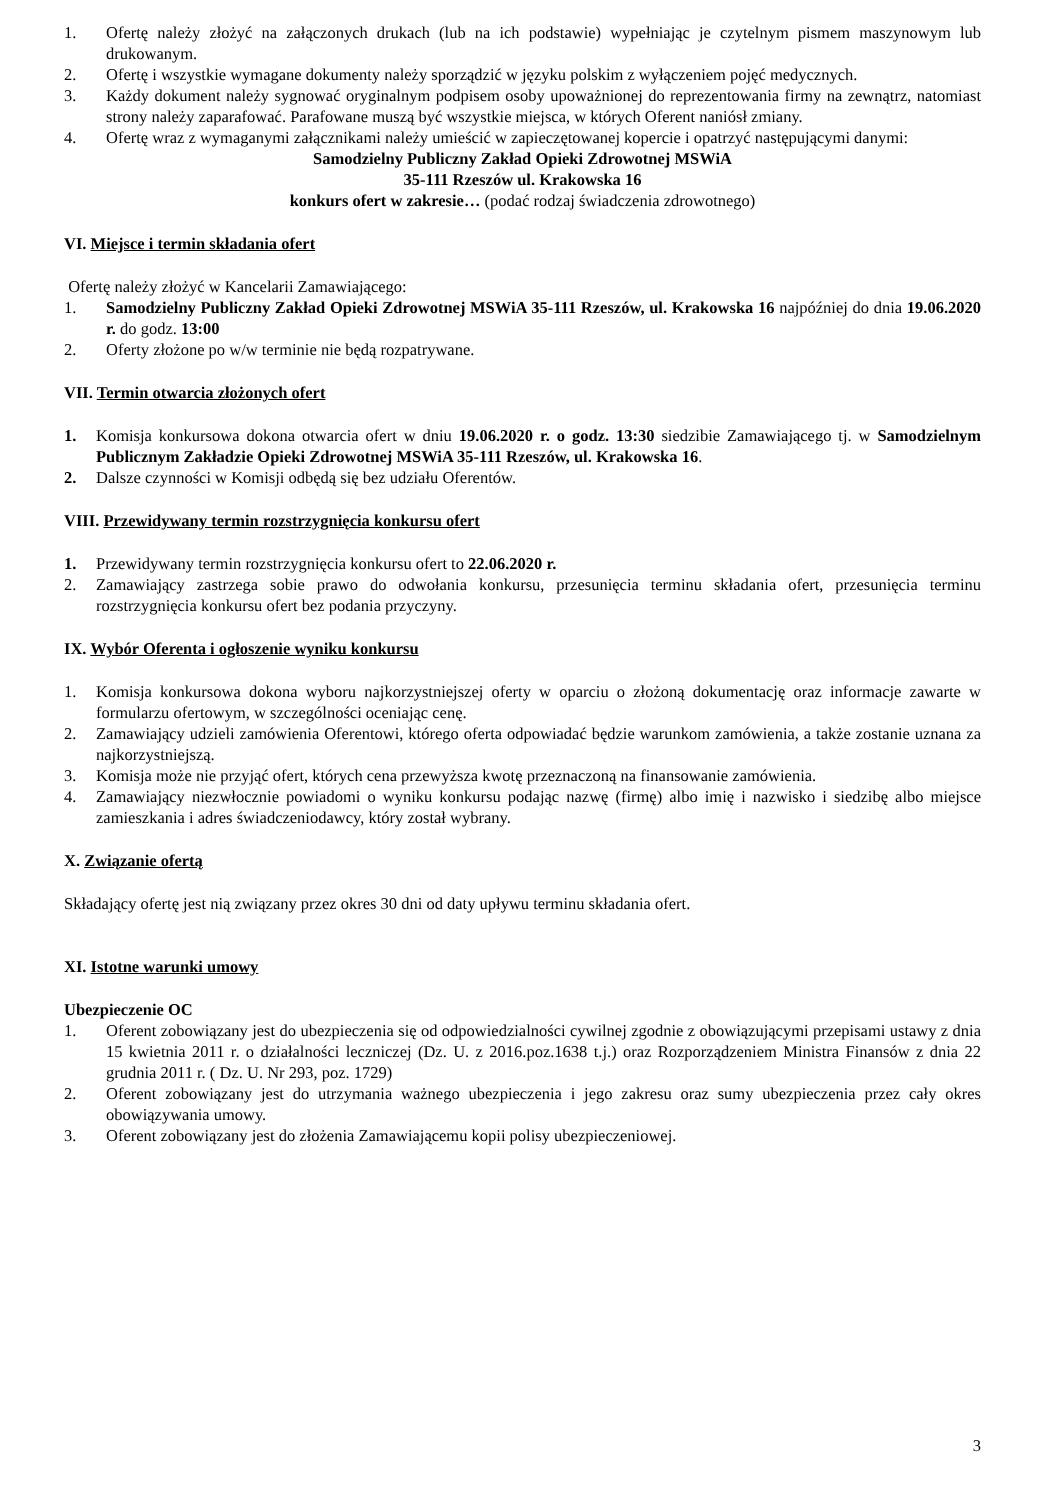1. Ofertę należy złożyć na załączonych drukach (lub na ich podstawie) wypełniając je czytelnym pismem maszynowym lub drukowanym.
2. Ofertę i wszystkie wymagane dokumenty należy sporządzić w języku polskim z wyłączeniem pojęć medycznych.
3. Każdy dokument należy sygnować oryginalnym podpisem osoby upoważnionej do reprezentowania firmy na zewnątrz, natomiast strony należy zaparafować. Parafowane muszą być wszystkie miejsca, w których Oferent naniósł zmiany.
4. Ofertę wraz z wymaganymi załącznikami należy umieścić w zapieczętowanej kopercie i opatrzyć następującymi danymi:
Samodzielny Publiczny Zakład Opieki Zdrowotnej MSWiA
35-111 Rzeszów ul. Krakowska 16
konkurs ofert w zakresie… (podać rodzaj świadczenia zdrowotnego)
VI. Miejsce i termin składania ofert
Ofertę należy złożyć w Kancelarii Zamawiającego:
1. Samodzielny Publiczny Zakład Opieki Zdrowotnej MSWiA 35-111 Rzeszów, ul. Krakowska 16 najpóźniej do dnia 19.06.2020 r. do godz. 13:00
2. Oferty złożone po w/w terminie nie będą rozpatrywane.
VII. Termin otwarcia złożonych ofert
1. Komisja konkursowa dokona otwarcia ofert w dniu 19.06.2020 r. o godz. 13:30 siedzibie Zamawiającego tj. w Samodzielnym Publicznym Zakładzie Opieki Zdrowotnej MSWiA 35-111 Rzeszów, ul. Krakowska 16.
2. Dalsze czynności w Komisji odbędą się bez udziału Oferentów.
VIII. Przewidywany termin rozstrzygnięcia konkursu ofert
1. Przewidywany termin rozstrzygnięcia konkursu ofert to 22.06.2020 r.
2. Zamawiający zastrzega sobie prawo do odwołania konkursu, przesunięcia terminu składania ofert, przesunięcia terminu rozstrzygnięcia konkursu ofert bez podania przyczyny.
IX. Wybór Oferenta i ogłoszenie wyniku konkursu
1. Komisja konkursowa dokona wyboru najkorzystniejszej oferty w oparciu o złożoną dokumentację oraz informacje zawarte w formularzu ofertowym, w szczególności oceniając cenę.
2. Zamawiający udzieli zamówienia Oferentowi, którego oferta odpowiadać będzie warunkom zamówienia, a także zostanie uznana za najkorzystniejszą.
3. Komisja może nie przyjąć ofert, których cena przewyższa kwotę przeznaczoną na finansowanie zamówienia.
4. Zamawiający niezwłocznie powiadomi o wyniku konkursu podając nazwę (firmę) albo imię i nazwisko i siedzibę albo miejsce zamieszkania i adres świadczeniodawcy, który został wybrany.
X. Związanie ofertą
Składający ofertę jest nią związany przez okres 30 dni od daty upływu terminu składania ofert.
XI. Istotne warunki umowy
Ubezpieczenie OC
1. Oferent zobowiązany jest do ubezpieczenia się od odpowiedzialności cywilnej zgodnie z obowiązującymi przepisami ustawy z dnia 15 kwietnia 2011 r. o działalności leczniczej (Dz. U. z 2016.poz.1638 t.j.) oraz Rozporządzeniem Ministra Finansów z dnia 22 grudnia 2011 r. ( Dz. U. Nr 293, poz. 1729)
2. Oferent zobowiązany jest do utrzymania ważnego ubezpieczenia i jego zakresu oraz sumy ubezpieczenia przez cały okres obowiązywania umowy.
3. Oferent zobowiązany jest do złożenia Zamawiającemu kopii polisy ubezpieczeniowej.
3